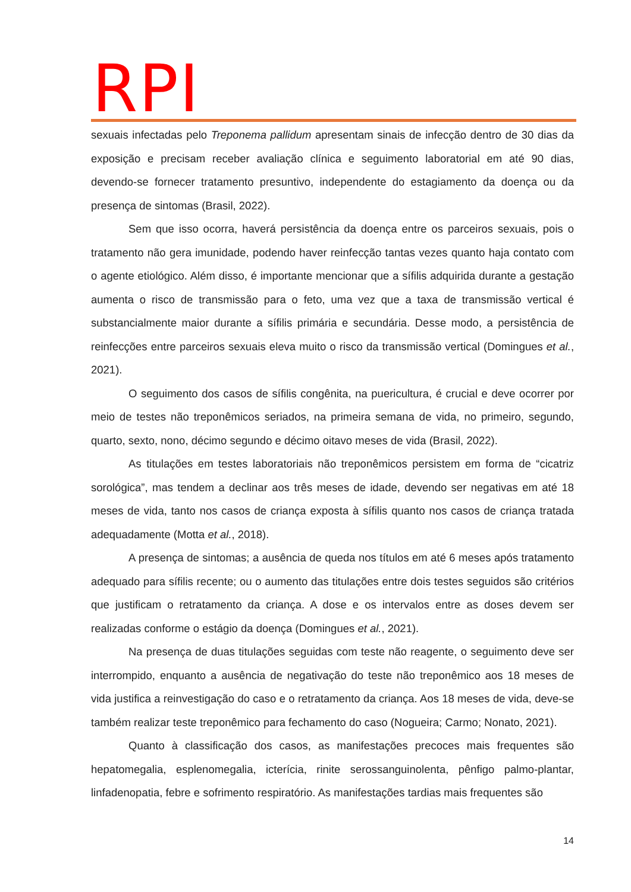RPI
sexuais infectadas pelo Treponema pallidum apresentam sinais de infecção dentro de 30 dias da exposição e precisam receber avaliação clínica e seguimento laboratorial em até 90 dias, devendo-se fornecer tratamento presuntivo, independente do estagiamento da doença ou da presença de sintomas (Brasil, 2022).
Sem que isso ocorra, haverá persistência da doença entre os parceiros sexuais, pois o tratamento não gera imunidade, podendo haver reinfecção tantas vezes quanto haja contato com o agente etiológico. Além disso, é importante mencionar que a sífilis adquirida durante a gestação aumenta o risco de transmissão para o feto, uma vez que a taxa de transmissão vertical é substancialmente maior durante a sífilis primária e secundária. Desse modo, a persistência de reinfecções entre parceiros sexuais eleva muito o risco da transmissão vertical (Domingues et al., 2021).
O seguimento dos casos de sífilis congênita, na puericultura, é crucial e deve ocorrer por meio de testes não treponêmicos seriados, na primeira semana de vida, no primeiro, segundo, quarto, sexto, nono, décimo segundo e décimo oitavo meses de vida (Brasil, 2022).
As titulações em testes laboratoriais não treponêmicos persistem em forma de “cicatriz sorológica”, mas tendem a declinar aos três meses de idade, devendo ser negativas em até 18 meses de vida, tanto nos casos de criança exposta à sífilis quanto nos casos de criança tratada adequadamente (Motta et al., 2018).
A presença de sintomas; a ausência de queda nos títulos em até 6 meses após tratamento adequado para sífilis recente; ou o aumento das titulações entre dois testes seguidos são critérios que justificam o retratamento da criança. A dose e os intervalos entre as doses devem ser realizadas conforme o estágio da doença (Domingues et al., 2021).
Na presença de duas titulações seguidas com teste não reagente, o seguimento deve ser interrompido, enquanto a ausência de negativação do teste não treponêmico aos 18 meses de vida justifica a reinvestigação do caso e o retratamento da criança. Aos 18 meses de vida, deve-se também realizar teste treponêmico para fechamento do caso (Nogueira; Carmo; Nonato, 2021).
Quanto à classificação dos casos, as manifestações precoces mais frequentes são hepatomegalia, esplenomegalia, icterícia, rinite serossanguinolenta, pênfigo palmo-plantar, linfadenopatia, febre e sofrimento respiratório. As manifestações tardias mais frequentes são
14